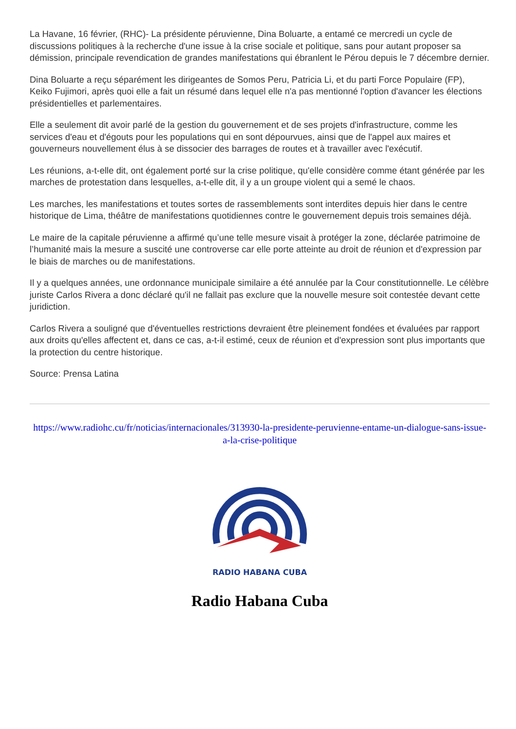La Havane, 16 février, (RHC)- La présidente péruvienne, Dina Boluarte, a entamé ce mercredi un cycle de discussions politiques à la recherche d'une issue à la crise sociale et politique, sans pour autant proposer sa démission, principale revendication de grandes manifestations qui ébranlent le Pérou depuis le 7 décembre dernier.
Dina Boluarte a reçu séparément les dirigeantes de Somos Peru, Patricia Li, et du parti Force Populaire (FP), Keiko Fujimori, après quoi elle a fait un résumé dans lequel elle n'a pas mentionné l'option d'avancer les élections présidentielles et parlementaires.
Elle a seulement dit avoir parlé de la gestion du gouvernement et de ses projets d'infrastructure, comme les services d'eau et d'égouts pour les populations qui en sont dépourvues, ainsi que de l'appel aux maires et gouverneurs nouvellement élus à se dissocier des barrages de routes et à travailler avec l'exécutif.
Les réunions, a-t-elle dit, ont également porté sur la crise politique, qu'elle considère comme étant générée par les marches de protestation dans lesquelles, a-t-elle dit, il y a un groupe violent qui a semé le chaos.
Les marches, les manifestations et toutes sortes de rassemblements sont interdites depuis hier dans le centre historique de Lima, théâtre de manifestations quotidiennes contre le gouvernement depuis trois semaines déjà.
Le maire de la capitale péruvienne a affirmé qu’une telle mesure visait à protéger la zone, déclarée patrimoine de l’humanité mais la mesure a suscité une controverse car elle porte atteinte au droit de réunion et d'expression par le biais de marches ou de manifestations.
Il y a quelques années, une ordonnance municipale similaire a été annulée par la Cour constitutionnelle. Le célèbre juriste Carlos Rivera a donc déclaré qu'il ne fallait pas exclure que la nouvelle mesure soit contestée devant cette juridiction.
Carlos Rivera a souligné que d'éventuelles restrictions devraient être pleinement fondées et évaluées par rapport aux droits qu'elles affectent et, dans ce cas, a-t-il estimé, ceux de réunion et d'expression sont plus importants que la protection du centre historique.
Source: Prensa Latina
https://www.radiohc.cu/fr/noticias/internacionales/313930-la-presidente-peruvienne-entame-un-dialogue-sans-issue-a-la-crise-politique
RADIO HABANA CUBA
Radio Habana Cuba